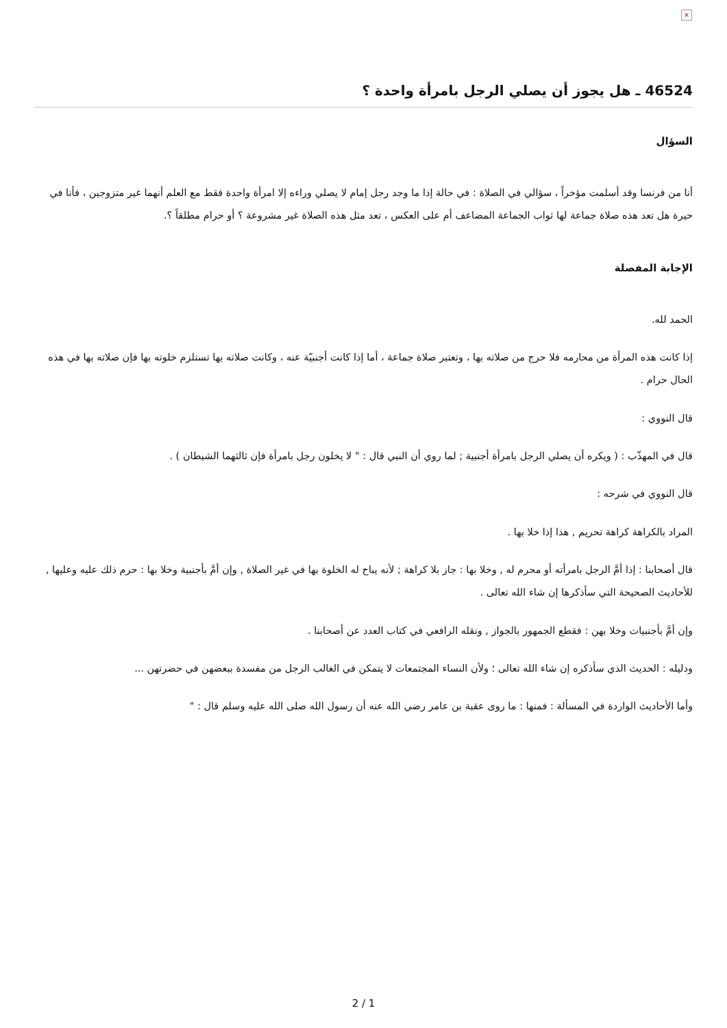×
46524 ـ هل يجوز أن يصلي الرجل بامرأة واحدة ؟
السؤال
أنا من فرنسا وقد أسلمت مؤخراً ، سؤالي في الصلاة : في حالة إذا ما وجد رجل إمام لا يصلي وراءه إلا امرأة واحدة فقط مع العلم أنهما غير متزوجين ، فأنا في حيرة هل تعد هذه صلاة جماعة لها ثواب الجماعة المضاعف أم على العكس ، تعد مثل هذه الصلاة غير مشروعة ؟ أو حرام مطلقاً ؟.
الإجابة المفصلة
الحمد لله.
إذا كانت هذه المرأة من محارمه فلا حرج من صلاته بها ، وتعتبر صلاة جماعة ، أما إذا كانت أجنبيّة عنه ، وكانت صلاته بها تستلزم خلوته بها فإن صلاته بها في هذه الحال حرام .
قال النووي :
قال في المهذّب : ( ويكره أن يصلي الرجل بامرأة أجنبية ; لما روي أن النبي قال : " لا يخلون رجل بامرأة فإن ثالثهما الشيطان ) .
قال النووي في شرحه :
المراد بالكراهة كراهة تحريم , هذا إذا خلا بها .
قال أصحابنا : إذا أمَّ الرجل بامرأته أو محرم له , وخلا بها : جاز بلا كراهة ; لأنه يباح له الخلوة بها في غير الصلاة , وإن أمَّ بأجنبية وخلا بها : حرم ذلك عليه وعليها , للأحاديث الصحيحة التي سأذكرها إن شاء الله تعالى .
وإن أمَّ بأجنبيات وخلا بهن : فقطع الجمهور بالجواز , ونقله الرافعي في كتاب العدد عن أصحابنا .
ودليله : الحديث الذي سأذكره إن شاء الله تعالى ؛ ولأن النساء المجتمعات لا يتمكن في الغالب الرجل من مفسدة ببعضهن في حضرتهن ...
وأما الأحاديث الواردة في المسألة : فمنها : ما روى عقبة بن عامر رضي الله عنه أن رسول الله صلى الله عليه وسلم قال : "
2 / 1